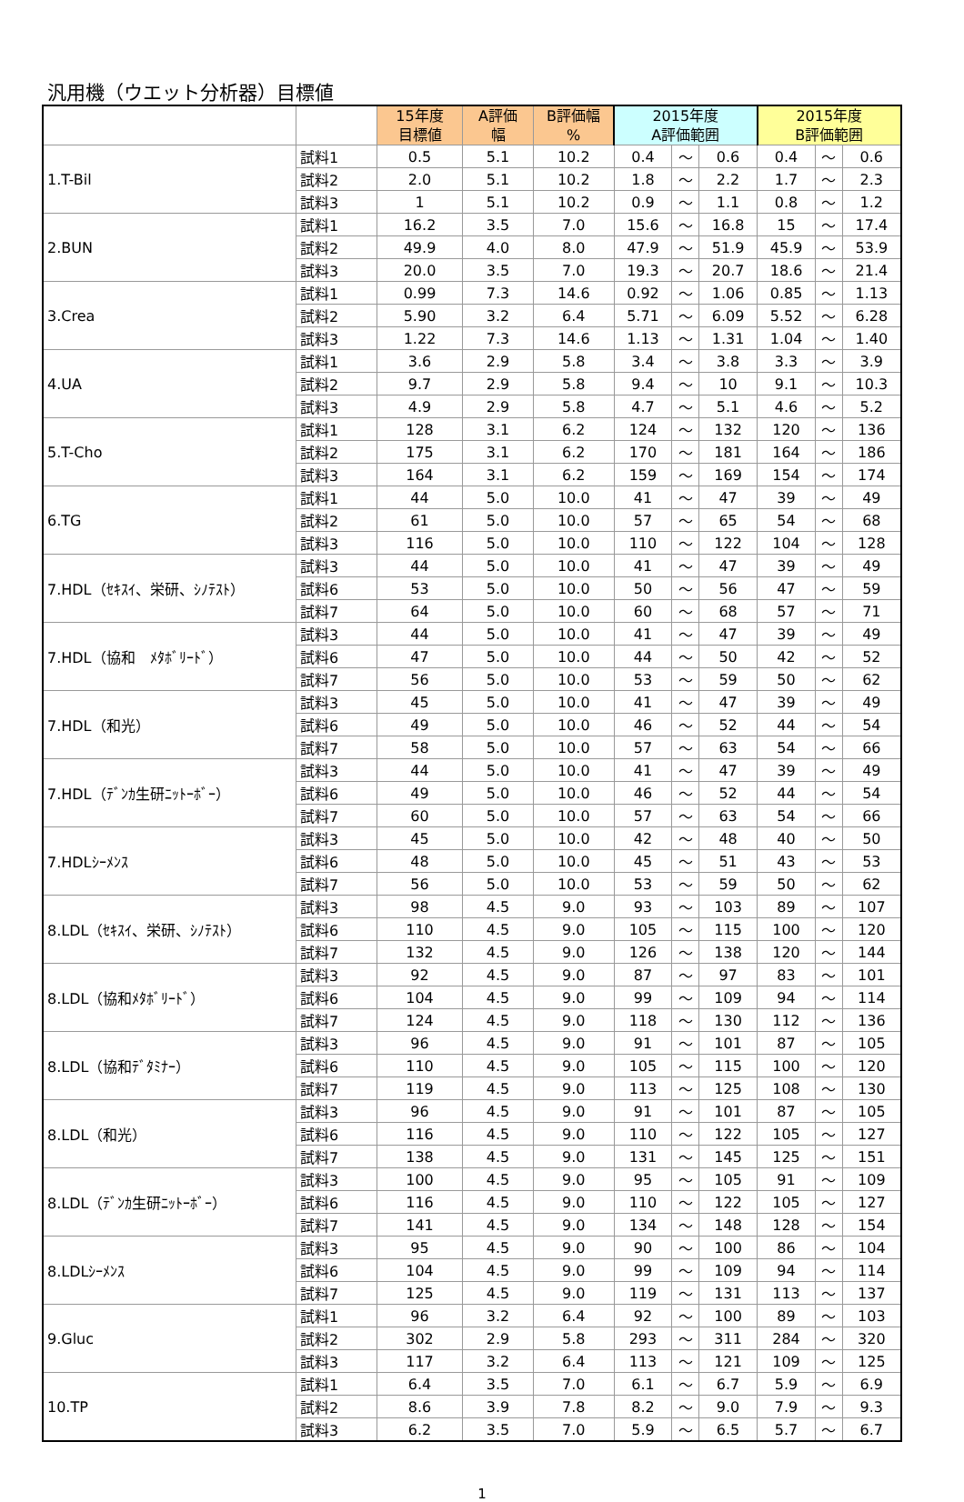汎用機（ウエット分析器）目標値
| | | 15年度 目標値 | A評価 幅 | B評価幅 % | 2015年度 A評価範囲 | | | 2015年度 B評価範囲 | | |
| --- | --- | --- | --- | --- | --- | --- | --- | --- | --- | --- |
| 1.T-Bil | 試料1 | 0.5 | 5.1 | 10.2 | 0.4 | ～ | 0.6 | 0.4 | ～ | 0.6 |
| | 試料2 | 2.0 | 5.1 | 10.2 | 1.8 | ～ | 2.2 | 1.7 | ～ | 2.3 |
| | 試料3 | 1 | 5.1 | 10.2 | 0.9 | ～ | 1.1 | 0.8 | ～ | 1.2 |
| 2.BUN | 試料1 | 16.2 | 3.5 | 7.0 | 15.6 | ～ | 16.8 | 15 | ～ | 17.4 |
| | 試料2 | 49.9 | 4.0 | 8.0 | 47.9 | ～ | 51.9 | 45.9 | ～ | 53.9 |
| | 試料3 | 20.0 | 3.5 | 7.0 | 19.3 | ～ | 20.7 | 18.6 | ～ | 21.4 |
| 3.Crea | 試料1 | 0.99 | 7.3 | 14.6 | 0.92 | ～ | 1.06 | 0.85 | ～ | 1.13 |
| | 試料2 | 5.90 | 3.2 | 6.4 | 5.71 | ～ | 6.09 | 5.52 | ～ | 6.28 |
| | 試料3 | 1.22 | 7.3 | 14.6 | 1.13 | ～ | 1.31 | 1.04 | ～ | 1.40 |
| 4.UA | 試料1 | 3.6 | 2.9 | 5.8 | 3.4 | ～ | 3.8 | 3.3 | ～ | 3.9 |
| | 試料2 | 9.7 | 2.9 | 5.8 | 9.4 | ～ | 10 | 9.1 | ～ | 10.3 |
| | 試料3 | 4.9 | 2.9 | 5.8 | 4.7 | ～ | 5.1 | 4.6 | ～ | 5.2 |
| 5.T-Cho | 試料1 | 128 | 3.1 | 6.2 | 124 | ～ | 132 | 120 | ～ | 136 |
| | 試料2 | 175 | 3.1 | 6.2 | 170 | ～ | 181 | 164 | ～ | 186 |
| | 試料3 | 164 | 3.1 | 6.2 | 159 | ～ | 169 | 154 | ～ | 174 |
| 6.TG | 試料1 | 44 | 5.0 | 10.0 | 41 | ～ | 47 | 39 | ～ | 49 |
| | 試料2 | 61 | 5.0 | 10.0 | 57 | ～ | 65 | 54 | ～ | 68 |
| | 試料3 | 116 | 5.0 | 10.0 | 110 | ～ | 122 | 104 | ～ | 128 |
| 7.HDL（ｾｷｽｲ、栄研、ｼﾉﾃｽﾄ） | 試料3 | 44 | 5.0 | 10.0 | 41 | ～ | 47 | 39 | ～ | 49 |
| | 試料6 | 53 | 5.0 | 10.0 | 50 | ～ | 56 | 47 | ～ | 59 |
| | 試料7 | 64 | 5.0 | 10.0 | 60 | ～ | 68 | 57 | ～ | 71 |
| 7.HDL（協和 ﾒﾀﾎﾞﾘｰﾄﾞ） | 試料3 | 44 | 5.0 | 10.0 | 41 | ～ | 47 | 39 | ～ | 49 |
| | 試料6 | 47 | 5.0 | 10.0 | 44 | ～ | 50 | 42 | ～ | 52 |
| | 試料7 | 56 | 5.0 | 10.0 | 53 | ～ | 59 | 50 | ～ | 62 |
| 7.HDL（和光） | 試料3 | 45 | 5.0 | 10.0 | 41 | ～ | 47 | 39 | ～ | 49 |
| | 試料6 | 49 | 5.0 | 10.0 | 46 | ～ | 52 | 44 | ～ | 54 |
| | 試料7 | 58 | 5.0 | 10.0 | 57 | ～ | 63 | 54 | ～ | 66 |
| 7.HDL（ﾃﾞﾝｶ生研ﾆｯﾄｰﾎﾞｰ） | 試料3 | 44 | 5.0 | 10.0 | 41 | ～ | 47 | 39 | ～ | 49 |
| | 試料6 | 49 | 5.0 | 10.0 | 46 | ～ | 52 | 44 | ～ | 54 |
| | 試料7 | 60 | 5.0 | 10.0 | 57 | ～ | 63 | 54 | ～ | 66 |
| 7.HDLｼｰﾒﾝｽ | 試料3 | 45 | 5.0 | 10.0 | 42 | ～ | 48 | 40 | ～ | 50 |
| | 試料6 | 48 | 5.0 | 10.0 | 45 | ～ | 51 | 43 | ～ | 53 |
| | 試料7 | 56 | 5.0 | 10.0 | 53 | ～ | 59 | 50 | ～ | 62 |
| 8.LDL（ｾｷｽｲ、栄研、ｼﾉﾃｽﾄ） | 試料3 | 98 | 4.5 | 9.0 | 93 | ～ | 103 | 89 | ～ | 107 |
| | 試料6 | 110 | 4.5 | 9.0 | 105 | ～ | 115 | 100 | ～ | 120 |
| | 試料7 | 132 | 4.5 | 9.0 | 126 | ～ | 138 | 120 | ～ | 144 |
| 8.LDL（協和ﾒﾀﾎﾞﾘｰﾄﾞ） | 試料3 | 92 | 4.5 | 9.0 | 87 | ～ | 97 | 83 | ～ | 101 |
| | 試料6 | 104 | 4.5 | 9.0 | 99 | ～ | 109 | 94 | ～ | 114 |
| | 試料7 | 124 | 4.5 | 9.0 | 118 | ～ | 130 | 112 | ～ | 136 |
| 8.LDL（協和ﾃﾞﾀﾐﾅｰ） | 試料3 | 96 | 4.5 | 9.0 | 91 | ～ | 101 | 87 | ～ | 105 |
| | 試料6 | 110 | 4.5 | 9.0 | 105 | ～ | 115 | 100 | ～ | 120 |
| | 試料7 | 119 | 4.5 | 9.0 | 113 | ～ | 125 | 108 | ～ | 130 |
| 8.LDL（和光） | 試料3 | 96 | 4.5 | 9.0 | 91 | ～ | 101 | 87 | ～ | 105 |
| | 試料6 | 116 | 4.5 | 9.0 | 110 | ～ | 122 | 105 | ～ | 127 |
| | 試料7 | 138 | 4.5 | 9.0 | 131 | ～ | 145 | 125 | ～ | 151 |
| 8.LDL（ﾃﾞﾝｶ生研ﾆｯﾄｰﾎﾞｰ） | 試料3 | 100 | 4.5 | 9.0 | 95 | ～ | 105 | 91 | ～ | 109 |
| | 試料6 | 116 | 4.5 | 9.0 | 110 | ～ | 122 | 105 | ～ | 127 |
| | 試料7 | 141 | 4.5 | 9.0 | 134 | ～ | 148 | 128 | ～ | 154 |
| 8.LDLｼｰﾒﾝｽ | 試料3 | 95 | 4.5 | 9.0 | 90 | ～ | 100 | 86 | ～ | 104 |
| | 試料6 | 104 | 4.5 | 9.0 | 99 | ～ | 109 | 94 | ～ | 114 |
| | 試料7 | 125 | 4.5 | 9.0 | 119 | ～ | 131 | 113 | ～ | 137 |
| 9.Gluc | 試料1 | 96 | 3.2 | 6.4 | 92 | ～ | 100 | 89 | ～ | 103 |
| | 試料2 | 302 | 2.9 | 5.8 | 293 | ～ | 311 | 284 | ～ | 320 |
| | 試料3 | 117 | 3.2 | 6.4 | 113 | ～ | 121 | 109 | ～ | 125 |
| 10.TP | 試料1 | 6.4 | 3.5 | 7.0 | 6.1 | ～ | 6.7 | 5.9 | ～ | 6.9 |
| | 試料2 | 8.6 | 3.9 | 7.8 | 8.2 | ～ | 9.0 | 7.9 | ～ | 9.3 |
| | 試料3 | 6.2 | 3.5 | 7.0 | 5.9 | ～ | 6.5 | 5.7 | ～ | 6.7 |
1